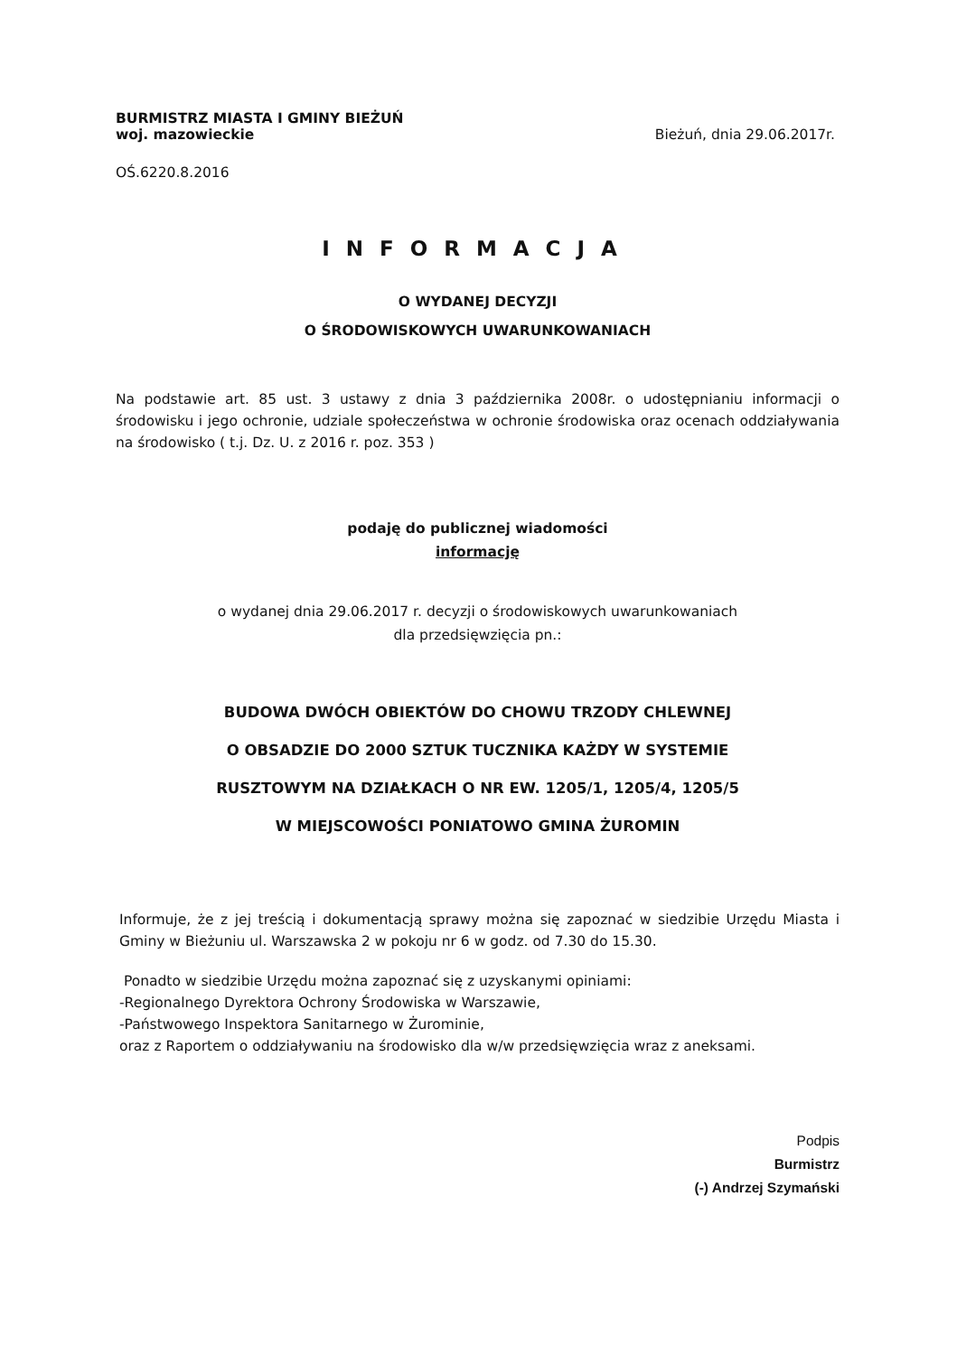BURMISTRZ MIASTA I GMINY BIEŻUŃ
woj. mazowieckie
Bieżuń, dnia 29.06.2017r.
OŚ.6220.8.2016
INFORMACJA
O WYDANEJ DECYZJI
O ŚRODOWISKOWYCH UWARUNKOWANIACH
Na podstawie art. 85 ust. 3 ustawy z dnia 3 października 2008r. o udostępnianiu informacji o środowisku i jego ochronie, udziale społeczeństwa w ochronie środowiska oraz ocenach oddziaływania na środowisko ( t.j. Dz. U. z 2016 r. poz. 353 )
podaję do publicznej wiadomości
informację
o wydanej dnia 29.06.2017 r. decyzji o środowiskowych uwarunkowaniach
dla przedsięwzięcia pn.:
BUDOWA DWÓCH OBIEKTÓW DO CHOWU TRZODY CHLEWNEJ
O OBSADZIE DO 2000 SZTUK TUCZNIKA KAŻDY W SYSTEMIE
RUSZTOWYM NA DZIAŁKACH O NR EW. 1205/1, 1205/4, 1205/5
W MIEJSCOWOŚCI PONIATOWO GMINA ŻUROMIN
Informuje, że z jej treścią i dokumentacją sprawy można się zapoznać w siedzibie Urzędu Miasta i Gminy w Bieżuniu ul. Warszawska 2 w pokoju nr 6 w godz. od 7.30 do 15.30.
Ponadto w siedzibie Urzędu można zapoznać się z uzyskanymi opiniami:
-Regionalnego Dyrektora Ochrony Środowiska w Warszawie,
-Państwowego Inspektora Sanitarnego w Żurominie,
oraz z Raportem o oddziaływaniu na środowisko dla w/w przedsięwzięcia wraz z aneksami.
Podpis
Burmistrz
(-) Andrzej Szymański